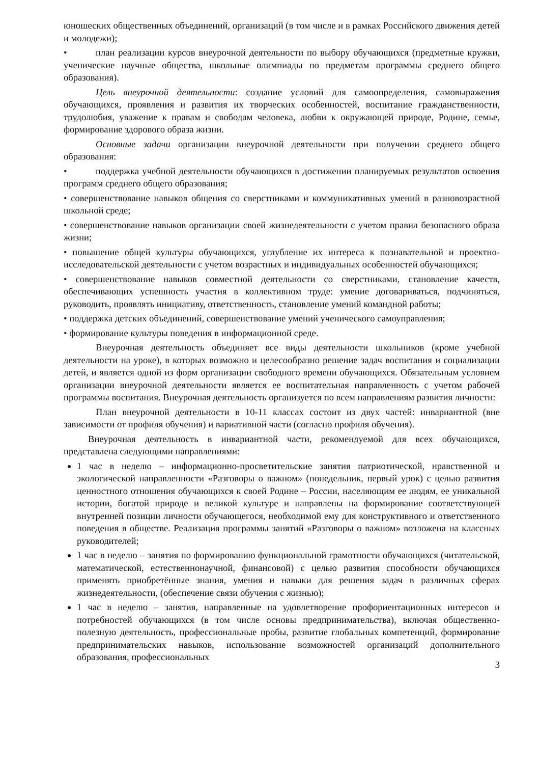юношеских общественных объединений, организаций (в том числе и в рамках Российского движения детей и молодежи);
• план реализации курсов внеурочной деятельности по выбору обучающихся (предметные кружки, ученические научные общества, школьные олимпиады по предметам программы среднего общего образования).
Цель внеурочной деятельности: создание условий для самоопределения, самовыражения обучающихся, проявления и развития их творческих особенностей, воспитание гражданственности, трудолюбия, уважение к правам и свободам человека, любви к окружающей природе, Родине, семье, формирование здорового образа жизни.
Основные задачи организации внеурочной деятельности при получении среднего общего образования:
• поддержка учебной деятельности обучающихся в достижении планируемых результатов освоения программ среднего общего образования;
• совершенствование навыков общения со сверстниками и коммуникативных умений в разновозрастной школьной среде;
• совершенствование навыков организации своей жизнедеятельности с учетом правил безопасного образа жизни;
• повышение общей культуры обучающихся, углубление их интереса к познавательной и проектно-исследовательской деятельности с учетом возрастных и индивидуальных особенностей обучающихся;
• совершенствование навыков совместной деятельности со сверстниками, становление качеств, обеспечивающих успешность участия в коллективном труде: умение договариваться, подчиняться, руководить, проявлять инициативу, ответственность, становление умений командной работы;
• поддержка детских объединений, совершенствование умений ученического самоуправления;
• формирование культуры поведения в информационной среде.
Внеурочная деятельность объединяет все виды деятельности школьников (кроме учебной деятельности на уроке), в которых возможно и целесообразно решение задач воспитания и социализации детей, и является одной из форм организации свободного времени обучающихся. Обязательным условием организации внеурочной деятельности является ее воспитательная направленность с учетом рабочей программы воспитания. Внеурочная деятельность организуется по всем направлениям развития личности:
План внеурочной деятельности в 10-11 классах состоит из двух частей: инвариантной (вне зависимости от профиля обучения) и вариативной части (согласно профиля обучения).
Внеурочная деятельность в инвариантной части, рекомендуемой для всех обучающихся, представлена следующими направлениями:
1 час в неделю – информационно-просветительские занятия патриотической, нравственной и экологической направленности «Разговоры о важном» (понедельник, первый урок) с целью развития ценностного отношения обучающихся к своей Родине – России, населяющим ее людям, ее уникальной истории, богатой природе и великой культуре и направлены на формирование соответствующей внутренней позиции личности обучающегося, необходимой ему для конструктивного и ответственного поведения в обществе. Реализация программы занятий «Разговоры о важном» возложена на классных руководителей;
1 час в неделю – занятия по формированию функциональной грамотности обучающихся (читательской, математической, естественнонаучной, финансовой) с целью развития способности обучающихся применять приобретённые знания, умения и навыки для решения задач в различных сферах жизнедеятельности, (обеспечение связи обучения с жизнью);
1 час в неделю – занятия, направленные на удовлетворение профориентационных интересов и потребностей обучающихся (в том числе основы предпринимательства), включая общественно-полезную деятельность, профессиональные пробы, развитие глобальных компетенций, формирование предпринимательских навыков, использование возможностей организаций дополнительного образования, профессиональных
3